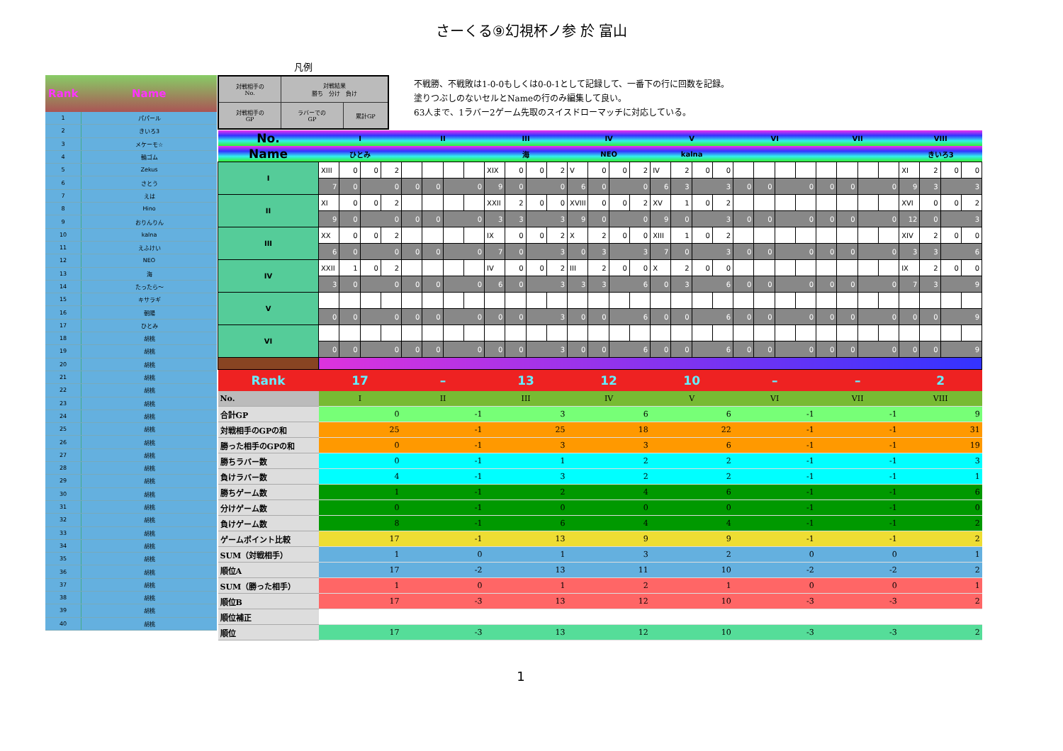さーくる⑨幻視杯ノ参 於 富山
| Rank | Name |
| --- | --- |
| 1 | パパール |
| 2 | きいろ3 |
| 3 | メケーモ☆ |
| 4 | 輪ゴム |
| 5 | Zekus |
| 6 | さとう |
| 7 | えは |
| 8 | Hino |
| 9 | おりんりん |
| 10 | kalna |
| 11 | えふけい |
| 12 | NEO |
| 13 | 海 |
| 14 | たったら～ |
| 15 | キサラギ |
| 16 | 朝陽 |
| 17 | ひとみ |
| 18 | 胡桃 |
| 19 | 胡桃 |
| 20 | 胡桃 |
| 21 | 胡桃 |
| 22 | 胡桃 |
| 23 | 胡桃 |
| 24 | 胡桃 |
| 25 | 胡桃 |
| 26 | 胡桃 |
| 27 | 胡桃 |
| 28 | 胡桃 |
| 29 | 胡桃 |
| 30 | 胡桃 |
| 31 | 胡桃 |
| 32 | 胡桃 |
| 33 | 胡桃 |
| 34 | 胡桃 |
| 35 | 胡桃 |
| 36 | 胡桃 |
| 37 | 胡桃 |
| 38 | 胡桃 |
| 39 | 胡桃 |
| 40 | 胡桃 |
凡例
| 対戦相手の No. | 対戦結果 勝ち 分け 負け | |
| 対戦相手の GP | ラバーでの GP | 累計GP |
不戦勝、不戦敗は1-0-0もしくは0-0-1として記録して、一番下の行に回数を記録。
塗りつぶしのないセルとNameの行のみ編集して良い。
63人まで、1ラバー2ゲーム先取のスイスドローマッチに対応している。
| No. | I | | | | II | | | | III | | | | IV | | | | V | | | | VI | | | | VII | | | | VIII | | | |
| Name | ひとみ | | | | | | | | 海 | | | | NEO | | | | kalna | | | | | | | | | | | | きいろ3 | | | |
| I | XIII | 0 | 0 | 2 | | | | | XIX | 0 | 0 | 2 | V | 0 | 0 | 2 | IV | 2 | 0 | 0 | | | | | | | | | XI | 2 | 0 | 0 |
| | 7 | 0 | 0 | | 0 | 0 | 0 | | 9 | 0 | 0 | | 6 | 0 | 0 | | 6 | 3 | 3 | | 0 | 0 | 0 | | 0 | 0 | 0 | | 9 | 3 | 3 | |
| II | XI | 0 | 0 | 2 | | | | | XXII | 2 | 0 | 0 | XVIII | 0 | 0 | 2 | XV | 1 | 0 | 2 | | | | | | | | | XVI | 0 | 0 | 2 |
| | 9 | 0 | 0 | | 0 | 0 | 0 | | 3 | 3 | 3 | | 9 | 0 | 0 | | 9 | 0 | 3 | | 0 | 0 | 0 | | 0 | 0 | 0 | | 12 | 0 | 3 | |
| III | XX | 0 | 0 | 2 | | | | | IX | 0 | 0 | 2 | X | 2 | 0 | 0 | XIII | 1 | 0 | 2 | | | | | | | | | XIV | 2 | 0 | 0 |
| | 6 | 0 | 0 | | 0 | 0 | 0 | | 7 | 0 | 3 | | 0 | 3 | 3 | | 7 | 0 | 3 | | 0 | 0 | 0 | | 0 | 0 | 0 | | 3 | 3 | 6 | |
| IV | XXII | 1 | 0 | 2 | | | | | IV | 0 | 0 | 2 | III | 2 | 0 | 0 | X | 2 | 0 | 0 | | | | | | | | | IX | 2 | 0 | 0 |
| | 3 | 0 | 0 | | 0 | 0 | 0 | | 6 | 0 | 3 | | 3 | 3 | 6 | | 0 | 3 | 6 | | 0 | 0 | 0 | | 0 | 0 | 0 | | 7 | 3 | 9 | |
| V | | | | | | | | | | | | | | | | | | | | | | | | | | | | | | | | |
| | 0 | 0 | 0 | | 0 | 0 | 0 | | 0 | 0 | 3 | | 0 | 0 | 6 | | 0 | 0 | 6 | | 0 | 0 | 0 | | 0 | 0 | 0 | | 0 | 0 | 9 | |
| VI | | | | | | | | | | | | | | | | | | | | | | | | | | | | | | | | |
| | 0 | 0 | 0 | | 0 | 0 | 0 | | 0 | 0 | 3 | | 0 | 0 | 6 | | 0 | 0 | 6 | | 0 | 0 | 0 | | 0 | 0 | 0 | | 0 | 0 | 9 | |
| Rank | 17 | | | | – | | | | 13 | | | | 12 | | | | 10 | | | | – | | | | – | | | | 2 | | | |
| No. | I | | | | II | | | | III | | | | IV | | | | V | | | | VI | | | | VII | | | | VIII | | | |
| 合計GP | 0 | | | | -1 | | | | 3 | | | | 6 | | | | 6 | | | | -1 | | | | -1 | | | | 9 | | | |
| 対戦相手のGPの和 | 25 | | | | -1 | | | | 25 | | | | 18 | | | | 22 | | | | -1 | | | | -1 | | | | 31 | | | |
| 勝った相手のGPの和 | 0 | | | | -1 | | | | 3 | | | | 3 | | | | 6 | | | | -1 | | | | -1 | | | | 19 | | | |
| 勝ちラバー数 | 0 | | | | -1 | | | | 1 | | | | 2 | | | | 2 | | | | -1 | | | | -1 | | | | 3 | | | |
| 負けラバー数 | 4 | | | | -1 | | | | 3 | | | | 2 | | | | 2 | | | | -1 | | | | -1 | | | | 1 | | | |
| 勝ちゲーム数 | 1 | | | | -1 | | | | 2 | | | | 4 | | | | 6 | | | | -1 | | | | -1 | | | | 6 | | | |
| 分けゲーム数 | 0 | | | | -1 | | | | 0 | | | | 0 | | | | 0 | | | | -1 | | | | -1 | | | | 0 | | | |
| 負けゲーム数 | 8 | | | | -1 | | | | 6 | | | | 4 | | | | 4 | | | | -1 | | | | -1 | | | | 2 | | | |
| ゲームポイント比較 | 17 | | | | -1 | | | | 13 | | | | 9 | | | | 9 | | | | -1 | | | | -1 | | | | 2 | | | |
| SUM（対戦相手） | 1 | | | | 0 | | | | 1 | | | | 3 | | | | 2 | | | | 0 | | | | 0 | | | | 1 | | | |
| 順位A | 17 | | | | -2 | | | | 13 | | | | 11 | | | | 10 | | | | -2 | | | | -2 | | | | 2 | | | |
| SUM（勝った相手） | 1 | | | | 0 | | | | 1 | | | | 2 | | | | 1 | | | | 0 | | | | 0 | | | | 1 | | | |
| 順位B | 17 | | | | -3 | | | | 13 | | | | 12 | | | | 10 | | | | -3 | | | | -3 | | | | 2 | | | |
| 順位補正 | | | | | | | | | | | | | | | | | | | | | | | | | | | | | | | | |
| 順位 | 17 | | | | -3 | | | | 13 | | | | 12 | | | | 10 | | | | -3 | | | | -3 | | | | 2 | | | |
1